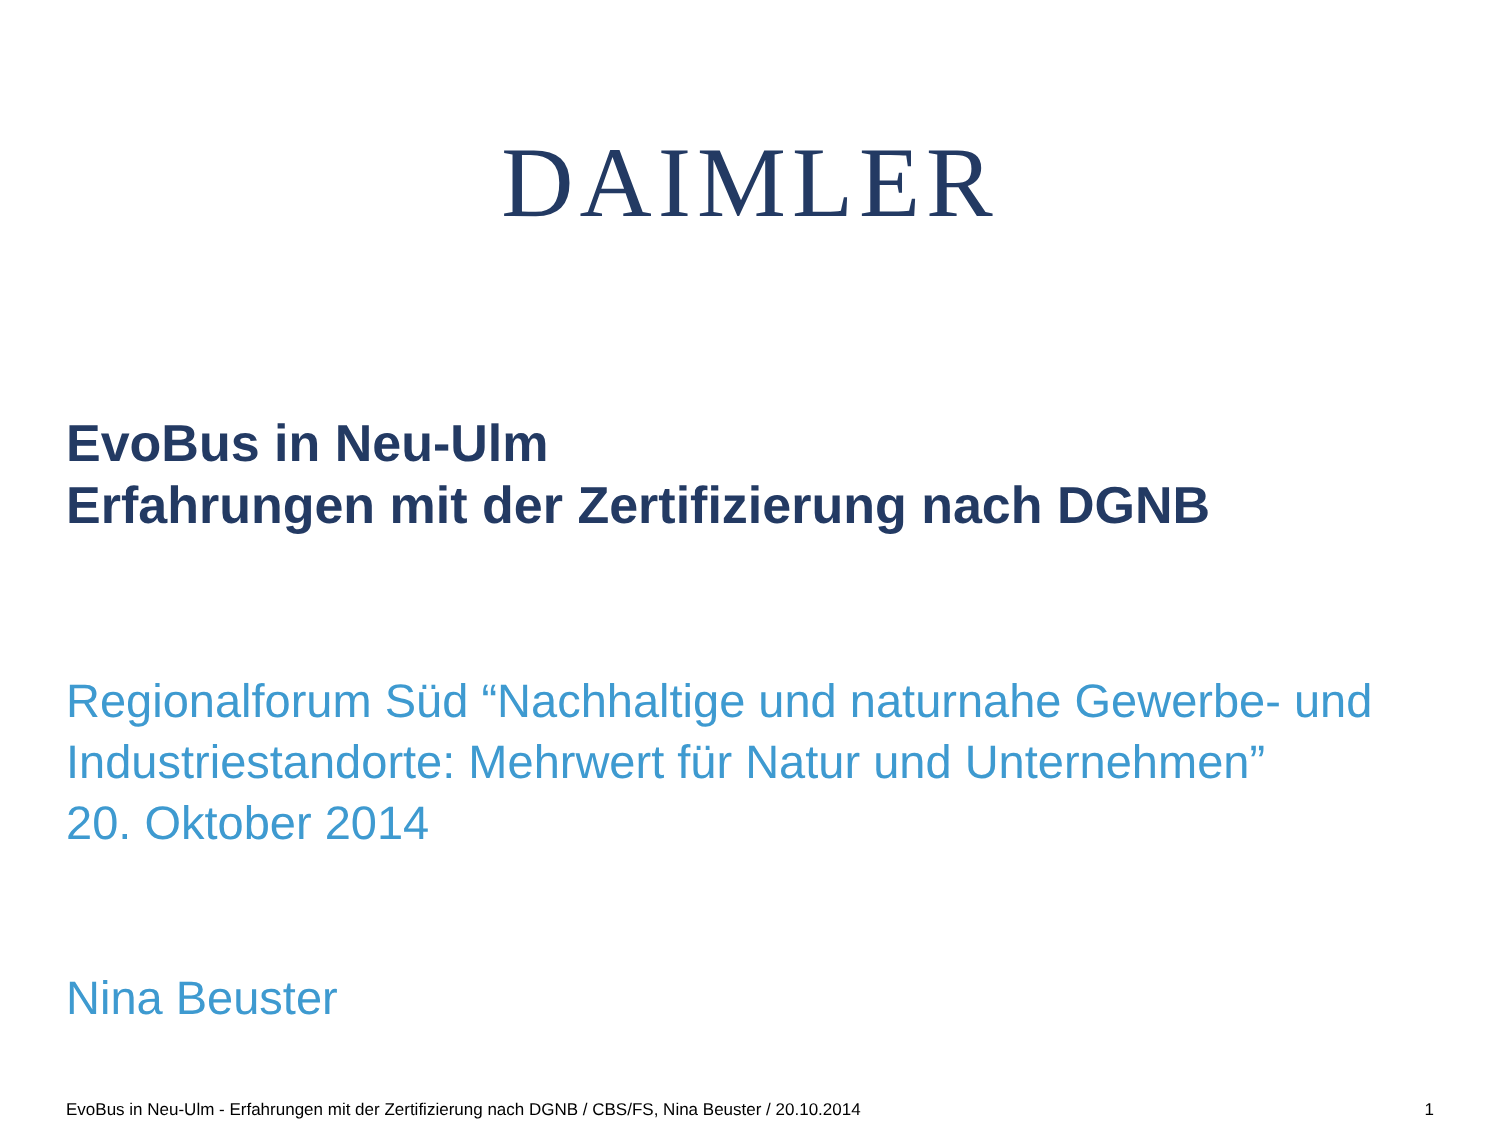DAIMLER
EvoBus in Neu-Ulm
Erfahrungen mit der Zertifizierung nach DGNB
Regionalforum Süd “Nachhaltige und naturnahe Gewerbe- und Industriestandorte: Mehrwert für Natur und Unternehmen”
20. Oktober 2014
Nina Beuster
EvoBus in Neu-Ulm - Erfahrungen mit der Zertifizierung nach DGNB / CBS/FS, Nina Beuster / 20.10.2014 1